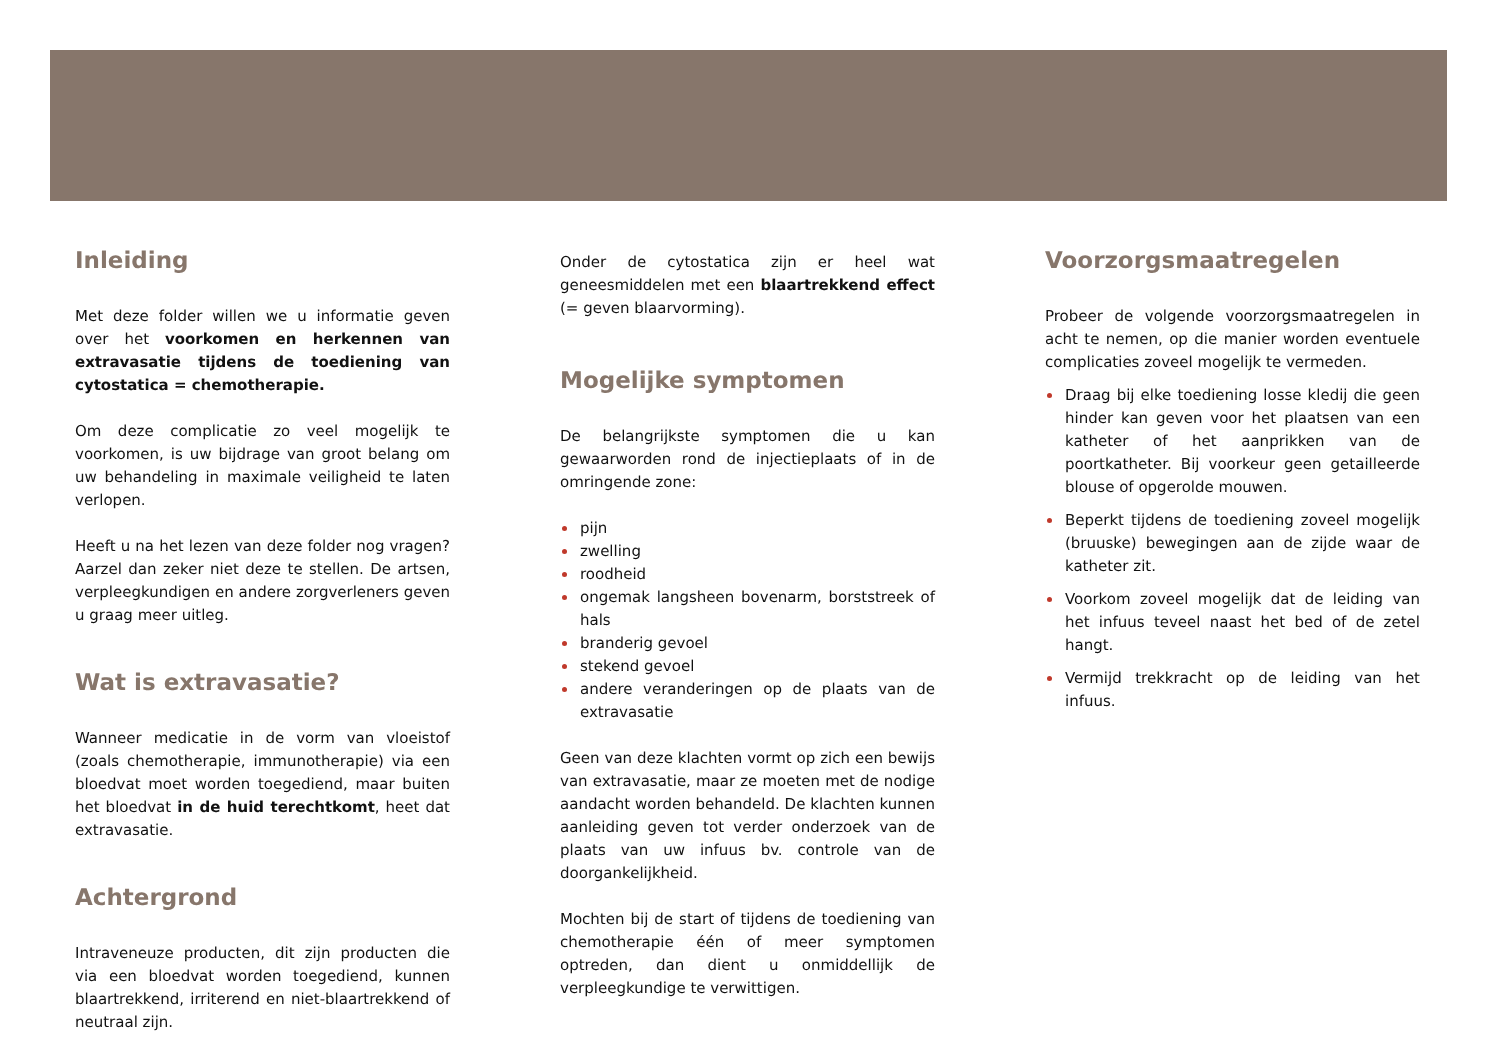Inleiding
Met deze folder willen we u informatie geven over het voorkomen en herkennen van extravasatie tijdens de toediening van cytostatica = chemotherapie.
Om deze complicatie zo veel mogelijk te voorkomen, is uw bijdrage van groot belang om uw behandeling in maximale veiligheid te laten verlopen.
Heeft u na het lezen van deze folder nog vragen? Aarzel dan zeker niet deze te stellen. De artsen, verpleegkundigen en andere zorgverleners geven u graag meer uitleg.
Wat is extravasatie?
Wanneer medicatie in de vorm van vloeistof (zoals chemotherapie, immunotherapie) via een bloedvat moet worden toegediend, maar buiten het bloedvat in de huid terechtkomt, heet dat extravasatie.
Achtergrond
Intraveneuze producten, dit zijn producten die via een bloedvat worden toegediend, kunnen blaartrekkend, irriterend en niet-blaartrekkend of neutraal zijn.
Onder de cytostatica zijn er heel wat geneesmiddelen met een blaartrekkend effect (= geven blaarvorming).
Mogelijke symptomen
De belangrijkste symptomen die u kan gewaarworden rond de injectieplaats of in de omringende zone:
pijn
zwelling
roodheid
ongemak langsheen bovenarm, borststreek of hals
branderig gevoel
stekend gevoel
andere veranderingen op de plaats van de extravasatie
Geen van deze klachten vormt op zich een bewijs van extravasatie, maar ze moeten met de nodige aandacht worden behandeld. De klachten kunnen aanleiding geven tot verder onderzoek van de plaats van uw infuus bv. controle van de doorgankelijkheid.
Mochten bij de start of tijdens de toediening van chemotherapie één of meer symptomen optreden, dan dient u onmiddellijk de verpleegkundige te verwittigen.
Voorzorgsmaatregelen
Probeer de volgende voorzorgsmaatregelen in acht te nemen, op die manier worden eventuele complicaties zoveel mogelijk te vermeden.
Draag bij elke toediening losse kledij die geen hinder kan geven voor het plaatsen van een katheter of het aanprikken van de poortkatheter. Bij voorkeur geen getailleerde blouse of opgerolde mouwen.
Beperkt tijdens de toediening zoveel mogelijk (bruuske) bewegingen aan de zijde waar de katheter zit.
Voorkom zoveel mogelijk dat de leiding van het infuus teveel naast het bed of de zetel hangt.
Vermijd trekkracht op de leiding van het infuus.